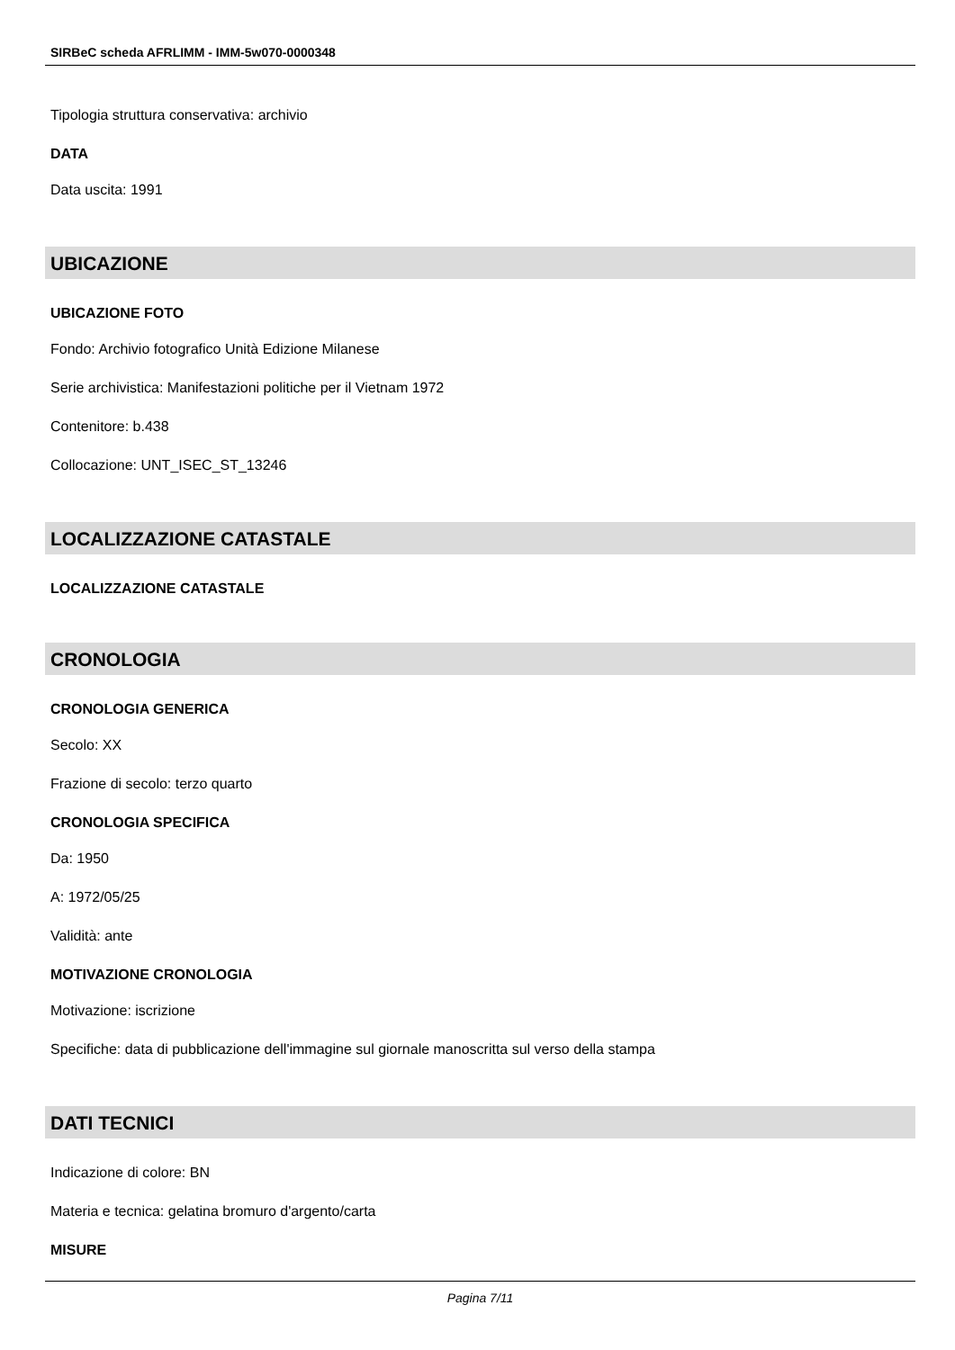SIRBeC scheda AFRLIMM - IMM-5w070-0000348
Tipologia struttura conservativa: archivio
DATA
Data uscita: 1991
UBICAZIONE
UBICAZIONE FOTO
Fondo: Archivio fotografico Unità Edizione Milanese
Serie archivistica: Manifestazioni politiche per il Vietnam 1972
Contenitore: b.438
Collocazione: UNT_ISEC_ST_13246
LOCALIZZAZIONE CATASTALE
LOCALIZZAZIONE CATASTALE
CRONOLOGIA
CRONOLOGIA GENERICA
Secolo: XX
Frazione di secolo: terzo quarto
CRONOLOGIA SPECIFICA
Da: 1950
A: 1972/05/25
Validità: ante
MOTIVAZIONE CRONOLOGIA
Motivazione: iscrizione
Specifiche: data di pubblicazione dell'immagine sul giornale manoscritta sul verso della stampa
DATI TECNICI
Indicazione di colore: BN
Materia e tecnica: gelatina bromuro d'argento/carta
MISURE
Pagina 7/11